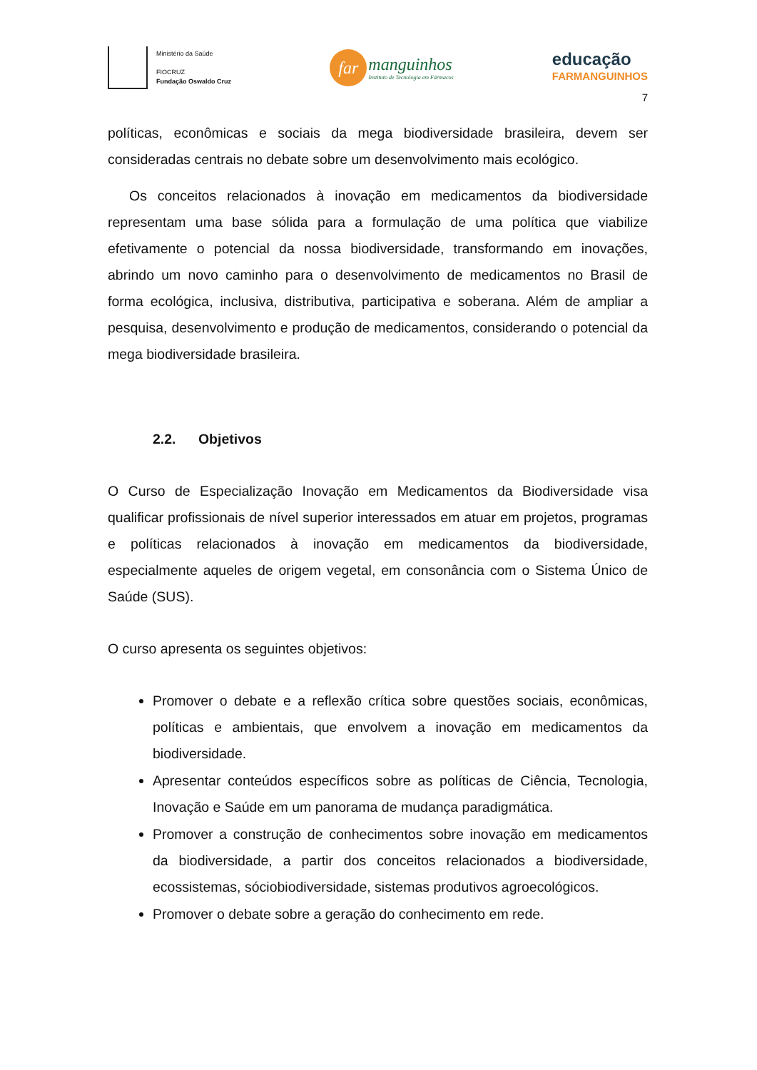Ministério da Saúde
FIOCRUZ
Fundação Oswaldo Cruz
far
manguinhos
Instituto de Tecnologia em Fármacos
educação
FARMANGUINHOS
7
políticas, econômicas e sociais da mega biodiversidade brasileira, devem ser consideradas centrais no debate sobre um desenvolvimento mais ecológico.
Os conceitos relacionados à inovação em medicamentos da biodiversidade representam uma base sólida para a formulação de uma política que viabilize efetivamente o potencial da nossa biodiversidade, transformando em inovações, abrindo um novo caminho para o desenvolvimento de medicamentos no Brasil de forma ecológica, inclusiva, distributiva, participativa e soberana. Além de ampliar a pesquisa, desenvolvimento e produção de medicamentos, considerando o potencial da mega biodiversidade brasileira.
2.2. Objetivos
O Curso de Especialização Inovação em Medicamentos da Biodiversidade visa qualificar profissionais de nível superior interessados em atuar em projetos, programas e políticas relacionados à inovação em medicamentos da biodiversidade, especialmente aqueles de origem vegetal, em consonância com o Sistema Único de Saúde (SUS).
O curso apresenta os seguintes objetivos:
Promover o debate e a reflexão crítica sobre questões sociais, econômicas, políticas e ambientais, que envolvem a inovação em medicamentos da biodiversidade.
Apresentar conteúdos específicos sobre as políticas de Ciência, Tecnologia, Inovação e Saúde em um panorama de mudança paradigmática.
Promover a construção de conhecimentos sobre inovação em medicamentos da biodiversidade, a partir dos conceitos relacionados a biodiversidade, ecossistemas, sóciobiodiversidade, sistemas produtivos agroecológicos.
Promover o debate sobre a geração do conhecimento em rede.